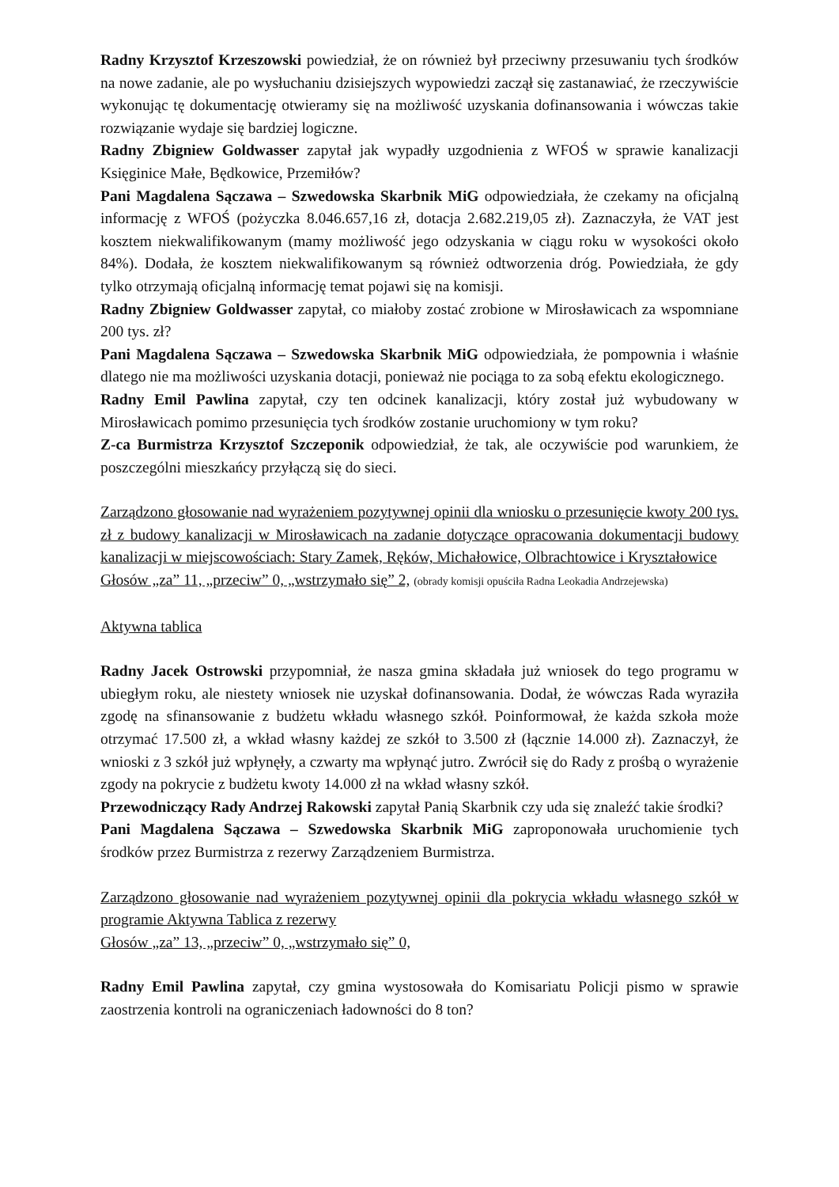Radny Krzysztof Krzeszowski powiedział, że on również był przeciwny przesuwaniu tych środków na nowe zadanie, ale po wysłuchaniu dzisiejszych wypowiedzi zaczął się zastanawiać, że rzeczywiście wykonując tę dokumentację otwieramy się na możliwość uzyskania dofinansowania i wówczas takie rozwiązanie wydaje się bardziej logiczne.
Radny Zbigniew Goldwasser zapytał jak wypadły uzgodnienia z WFOŚ w sprawie kanalizacji Księginice Małe, Będkowice, Przemiłów?
Pani Magdalena Sączawa – Szwedowska Skarbnik MiG odpowiedziała, że czekamy na oficjalną informację z WFOŚ (pożyczka 8.046.657,16 zł, dotacja 2.682.219,05 zł). Zaznaczyła, że VAT jest kosztem niekwalifikowanym (mamy możliwość jego odzyskania w ciągu roku w wysokości około 84%). Dodała, że kosztem niekwalifikowanym są również odtworzenia dróg. Powiedziała, że gdy tylko otrzymają oficjalną informację temat pojawi się na komisji.
Radny Zbigniew Goldwasser zapytał, co miałoby zostać zrobione w Mirosławicach za wspomniane 200 tys. zł?
Pani Magdalena Sączawa – Szwedowska Skarbnik MiG odpowiedziała, że pompownia i właśnie dlatego nie ma możliwości uzyskania dotacji, ponieważ nie pociąga to za sobą efektu ekologicznego.
Radny Emil Pawlina zapytał, czy ten odcinek kanalizacji, który został już wybudowany w Mirosławicach pomimo przesunięcia tych środków zostanie uruchomiony w tym roku?
Z-ca Burmistrza Krzysztof Szczeponik odpowiedział, że tak, ale oczywiście pod warunkiem, że poszczególni mieszkańcy przyłączą się do sieci.
Zarządzono głosowanie nad wyrażeniem pozytywnej opinii dla wniosku o przesunięcie kwoty 200 tys. zł z budowy kanalizacji w Mirosławicach na zadanie dotyczące opracowania dokumentacji budowy kanalizacji w miejscowościach: Stary Zamek, Ręków, Michałowice, Olbrachtowice i Kryształowice
Głosów „za” 11, „przeciw” 0, „wstrzymało się” 2, (obrady komisji opuściła Radna Leokadia Andrzejewska)
Aktywna tablica
Radny Jacek Ostrowski przypomniał, że nasza gmina składała już wniosek do tego programu w ubiegłym roku, ale niestety wniosek nie uzyskał dofinansowania. Dodał, że wówczas Rada wyraziła zgodę na sfinansowanie z budżetu wkładu własnego szkół. Poinformował, że każda szkoła może otrzymać 17.500 zł, a wkład własny każdej ze szkół to 3.500 zł (łącznie 14.000 zł). Zaznaczył, że wnioski z 3 szkół już wpłynęły, a czwarty ma wpłynąć jutro. Zwrócił się do Rady z prośbą o wyrażenie zgody na pokrycie z budżetu kwoty 14.000 zł na wkład własny szkół.
Przewodniczący Rady Andrzej Rakowski zapytał Panią Skarbnik czy uda się znaleźć takie środki?
Pani Magdalena Sączawa – Szwedowska Skarbnik MiG zaproponowała uruchomienie tych środków przez Burmistrza z rezerwy Zarządzeniem Burmistrza.
Zarządzono głosowanie nad wyrażeniem pozytywnej opinii dla pokrycia wkładu własnego szkół w programie Aktywna Tablica z rezerwy
Głosów „za” 13, „przeciw” 0, „wstrzymało się” 0,
Radny Emil Pawlina zapytał, czy gmina wystosowała do Komisariatu Policji pismo w sprawie zaostrzenia kontroli na ograniczeniach ładowności do 8 ton?